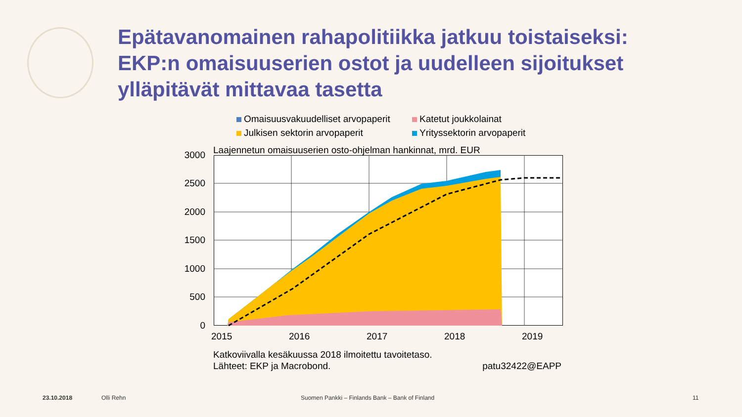Epätavanomainen rahapolitiikka jatkuu toistaiseksi:
EKP:n omaisuuserien ostot ja uudelleen sijoitukset
ylläpitävät mittavaa tasetta
Omaisuusvakuudelliset arvopaperit
Katetut joukkolainat
Julkisen sektorin arvopaperit
Yrityssektorin arvopaperit
Laajennetun omaisuuserien osto-ohjelman hankinnat, mrd. EUR
3000
2500
2000
1500
1000
500
0
2015 2016 2017 2018 2019
Katkoviivalla kesäkuussa 2018 ilmoitettu tavoitetaso.
Lähteet: EKP ja Macrobond. patu32422@EAPP
23.10.2018 Olli Rehn
Suomen Pankki – Finlands Bank – Bank of Finland
11